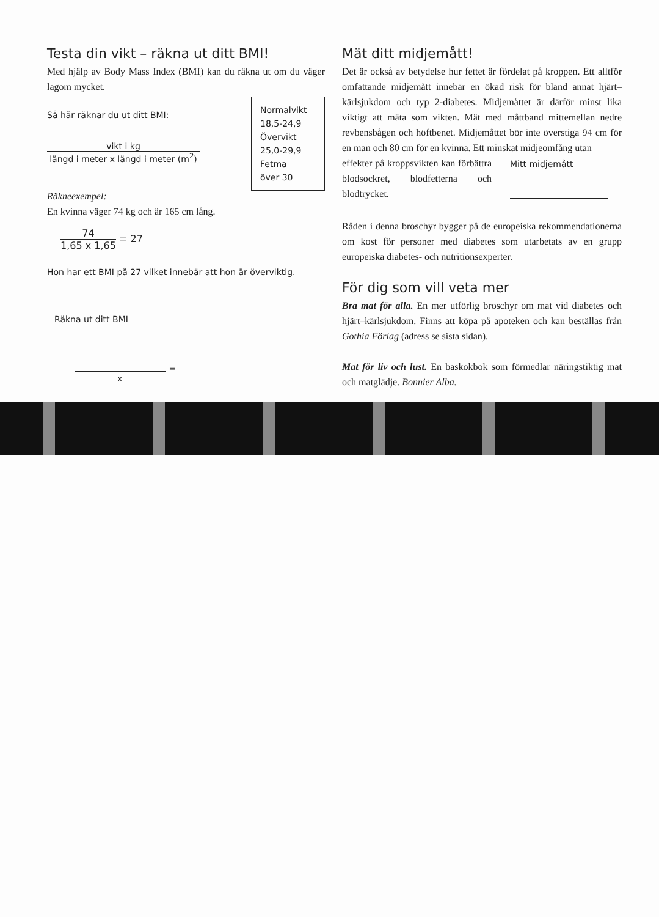Testa din vikt – räkna ut ditt BMI!
Med hjälp av Body Mass Index (BMI) kan du räkna ut om du väger lagom mycket.
Normalvikt
18,5-24,9
Övervikt
25,0-29,9
Fetma
över 30
Så här räknar du ut ditt BMI:
vikt i kg
längd i meter x längd i meter (m<sup>2</sup>)
Räkneexempel:
En kvinna väger 74 kg och är 165 cm lång.
74
1,65 x 1,65
= 27
Hon har ett BMI på 27 vilket innebär att hon är överviktig.
Räkna ut ditt BMI
=
x
Mät ditt midjemått!
Det är också av betydelse hur fettet är fördelat på kroppen. Ett alltför omfattande midjemått innebär en ökad risk för bland annat hjärt–kärlsjukdom och typ 2-diabetes. Midjemåttet är därför minst lika viktigt att mäta som vikten. Mät med måttband mittemellan nedre revbensbågen och höftbenet. Midjemåttet bör inte överstiga 94 cm för en man och 80 cm för en kvinna. Ett minskat midjeomfång utan
effekter på kroppsvikten kan förbättra blodsockret, blodfetterna och blodtrycket.
Mitt midjemått
Råden i denna broschyr bygger på de europeiska rekommendationerna om kost för personer med diabetes som utarbetats av en grupp europeiska diabetes- och nutritionsexperter.
För dig som vill veta mer
Bra mat för alla. En mer utförlig broschyr om mat vid diabetes och hjärt–kärlsjukdom. Finns att köpa på apoteken och kan beställas från Gothia Förlag (adress se sista sidan).
Mat för liv och lust. En baskokbok som förmedlar näringstiktig mat och matglädje. Bonnier Alba.